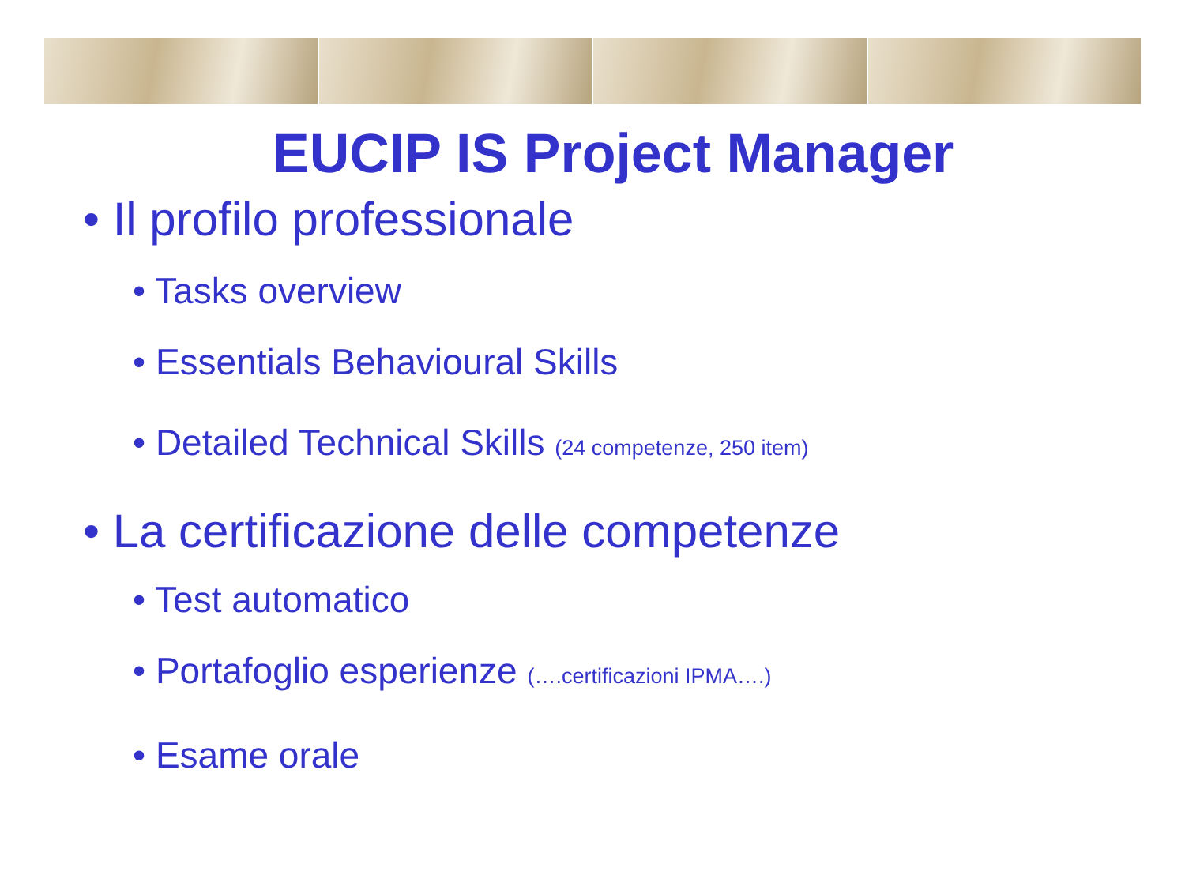EUCIP IS Project Manager
• Il profilo professionale
• Tasks overview
• Essentials Behavioural Skills
• Detailed Technical Skills (24 competenze, 250 item)
• La certificazione delle competenze
• Test automatico
• Portafoglio esperienze (….certificazioni IPMA….)
• Esame orale